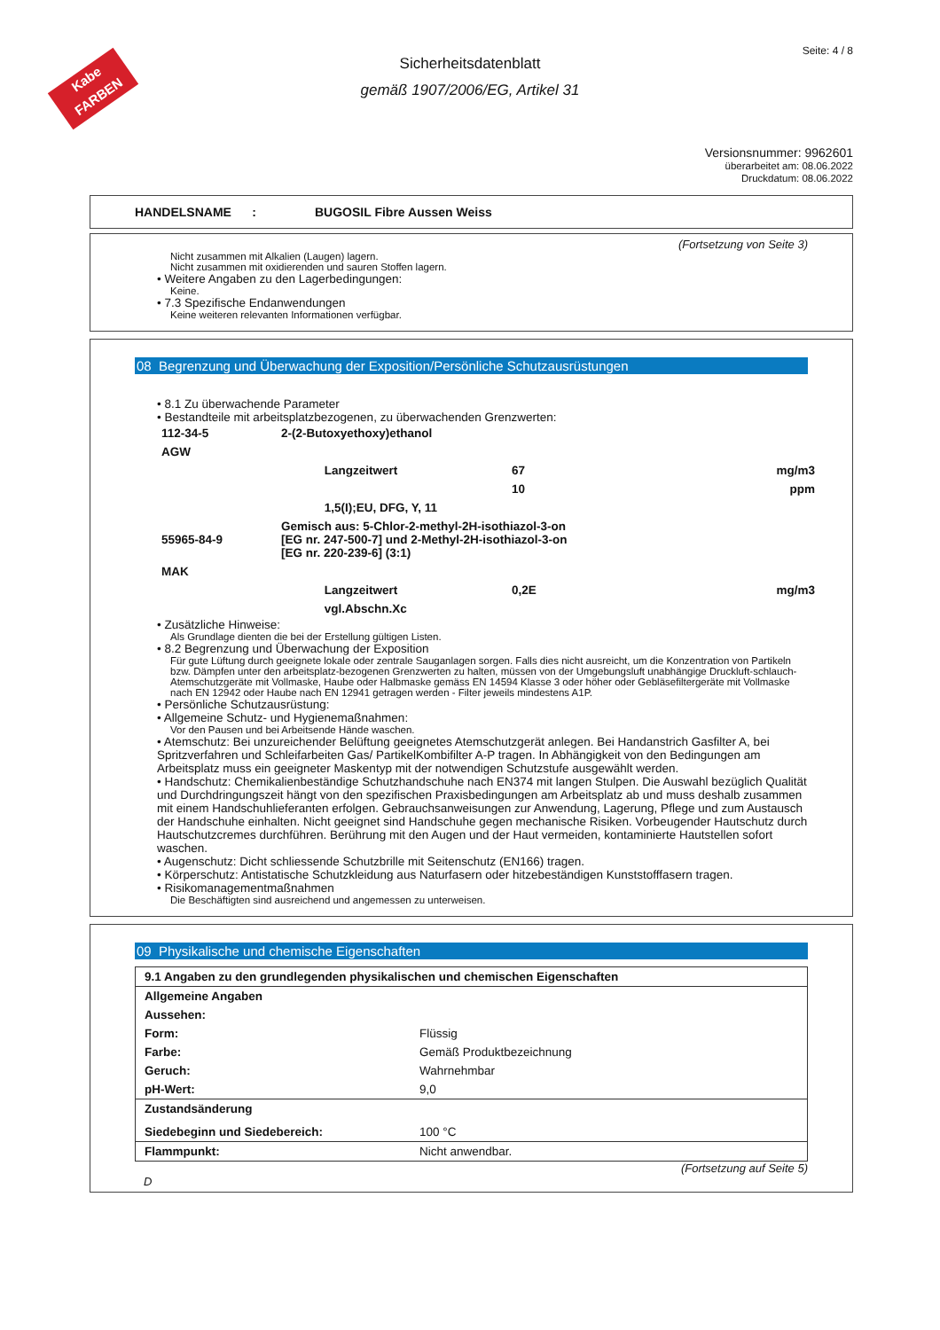Kabe
FARBEN
Seite: 4 / 8
Sicherheitsdatenblatt
gemäß 1907/2006/EG, Artikel 31
Versionsnummer: 9962601
überarbeitet am: 08.06.2022
Druckdatum: 08.06.2022
HANDELSNAME : BUGOSIL Fibre Aussen Weiss
(Fortsetzung von Seite 3)
Nicht zusammen mit Alkalien (Laugen) lagern.
Nicht zusammen mit oxidierenden und sauren Stoffen lagern.
• Weitere Angaben zu den Lagerbedingungen:
Keine.
• 7.3 Spezifische Endanwendungen
Keine weiteren relevanten Informationen verfügbar.
08 Begrenzung und Überwachung der Exposition/Persönliche Schutzausrüstungen
• 8.1 Zu überwachende Parameter
• Bestandteile mit arbeitsplatzbezogenen, zu überwachenden Grenzwerten:
| 112-34-5 | 2-(2-Butoxyethoxy)ethanol | | |
| AGW | | | |
| | Langzeitwert | 67 | mg/m3 |
| | | 10 | ppm |
| | 1,5(I);EU, DFG, Y, 11 | | |
| 55965-84-9 | Gemisch aus: 5-Chlor-2-methyl-2H-isothiazol-3-on [EG nr. 247-500-7] und 2-Methyl-2H-isothiazol-3-on [EG nr. 220-239-6] (3:1) | | |
| MAK | | | |
| | Langzeitwert | 0,2E | mg/m3 |
| | vgl.Abschn.Xc | | |
• Zusätzliche Hinweise:
Als Grundlage dienten die bei der Erstellung gültigen Listen.
• 8.2 Begrenzung und Überwachung der Exposition
Für gute Lüftung durch geeignete lokale oder zentrale Sauganlagen sorgen. Falls dies nicht ausreicht, um die Konzentration von Partikeln bzw. Dämpfen unter den arbeitsplatz-bezogenen Grenzwerten zu halten, müssen von der Umgebungsluft unabhängige Druckluft-schlauch-Atemschutzgeräte mit Vollmaske, Haube oder Halbmaske gemäss EN 14594 Klasse 3 oder höher oder Gebläsefiltergeräte mit Vollmaske nach EN 12942 oder Haube nach EN 12941 getragen werden - Filter jeweils mindestens A1P.
• Persönliche Schutzausrüstung:
• Allgemeine Schutz- und Hygienemaßnahmen:
Vor den Pausen und bei Arbeitsende Hände waschen.
• Atemschutz: Bei unzureichender Belüftung geeignetes Atemschutzgerät anlegen. Bei Handanstrich Gasfilter A, bei Spritzverfahren und Schleifarbeiten Gas/ PartikelKombifilter A-P tragen. In Abhängigkeit von den Bedingungen am Arbeitsplatz muss ein geeigneter Maskentyp mit der notwendigen Schutzstufe ausgewählt werden.
• Handschutz: Chemikalienbeständige Schutzhandschuhe nach EN374 mit langen Stulpen. Die Auswahl bezüglich Qualität und Durchdringungszeit hängt von den spezifischen Praxisbedingungen am Arbeitsplatz ab und muss deshalb zusammen mit einem Handschuhlieferanten erfolgen. Gebrauchsanweisungen zur Anwendung, Lagerung, Pflege und zum Austausch der Handschuhe einhalten. Nicht geeignet sind Handschuhe gegen mechanische Risiken. Vorbeugender Hautschutz durch Hautschutzcremes durchführen. Berührung mit den Augen und der Haut vermeiden, kontaminierte Hautstellen sofort waschen.
• Augenschutz: Dicht schliessende Schutzbrille mit Seitenschutz (EN166) tragen.
• Körperschutz: Antistatische Schutzkleidung aus Naturfasern oder hitzebeständigen Kunststofffasern tragen.
• Risikomanagementmaßnahmen
Die Beschäftigten sind ausreichend und angemessen zu unterweisen.
09 Physikalische und chemische Eigenschaften
| 9.1 Angaben zu den grundlegenden physikalischen und chemischen Eigenschaften | |
| Allgemeine Angaben | |
| Aussehen: | |
| Form: | Flüssig |
| Farbe: | Gemäß Produktbezeichnung |
| Geruch: | Wahrnehmbar |
| pH-Wert: | 9,0 |
| Zustandsänderung | |
| Siedebeginn und Siedebereich: | 100 °C |
| Flammpunkt: | Nicht anwendbar. |
(Fortsetzung auf Seite 5)
D